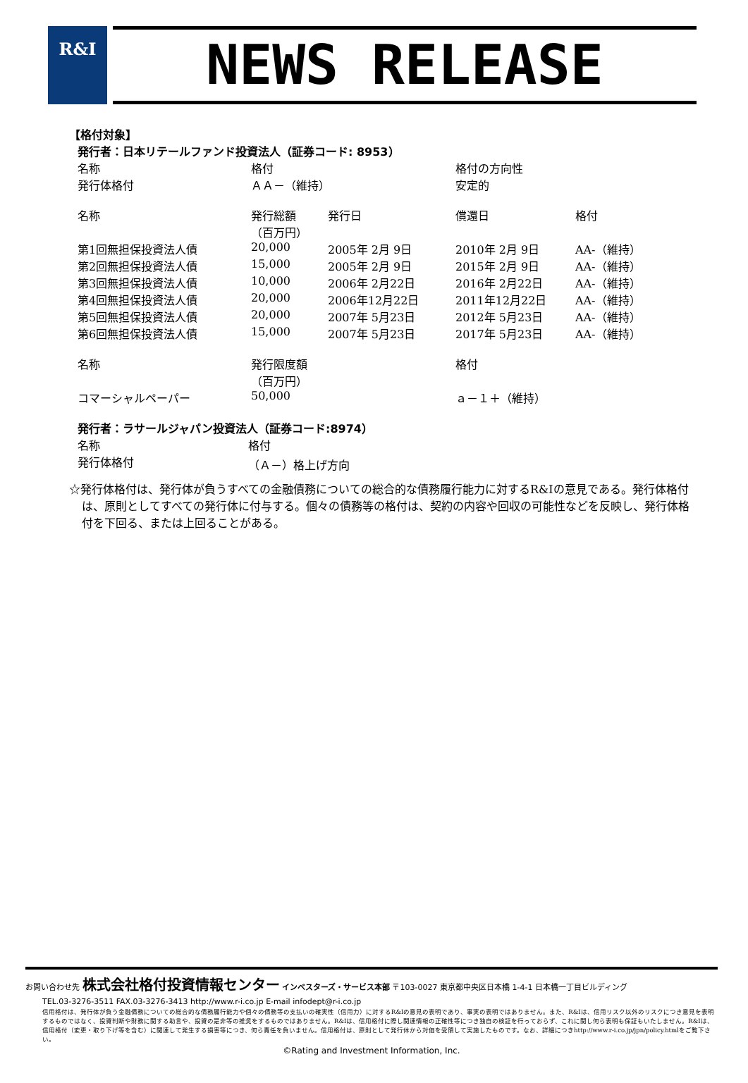R&I
NEWS RELEASE
【格付対象】
発行者：日本リテールファンド投資法人（証券コード: 8953）
| 名称 | 格付 | 格付の方向性 |
| 発行体格付 | ＡＡ－（維持） | 安定的 |
| 名称 | 発行総額 （百万円） | 発行日 | 償還日 | 格付 |
| 第1回無担保投資法人債 | 20,000 | 2005年 2月 9日 | 2010年 2月 9日 | AA-（維持） |
| 第2回無担保投資法人債 | 15,000 | 2005年 2月 9日 | 2015年 2月 9日 | AA-（維持） |
| 第3回無担保投資法人債 | 10,000 | 2006年 2月22日 | 2016年 2月22日 | AA-（維持） |
| 第4回無担保投資法人債 | 20,000 | 2006年12月22日 | 2011年12月22日 | AA-（維持） |
| 第5回無担保投資法人債 | 20,000 | 2007年 5月23日 | 2012年 5月23日 | AA-（維持） |
| 第6回無担保投資法人債 | 15,000 | 2007年 5月23日 | 2017年 5月23日 | AA-（維持） |
| 名称 | 発行限度額 （百万円） | 格付 |
| コマーシャルペーパー | 50,000 | ａ－１＋（維持） |
発行者：ラサールジャパン投資法人（証券コード:8974）
| 名称 | 格付 |
| 発行体格付 | （Ａ－）格上げ方向 |
☆発行体格付は、発行体が負うすべての金融債務についての総合的な債務履行能力に対するR&Iの意見である。発行体格付は、原則としてすべての発行体に付与する。個々の債務等の格付は、契約の内容や回収の可能性などを反映し、発行体格付を下回る、または上回ることがある。
お問い合わせ先 株式会社格付投資情報センター インベスターズ・サービス本部 〒103-0027 東京都中央区日本橋 1-4-1 日本橋一丁目ビルディング
TEL.03-3276-3511 FAX.03-3276-3413 http://www.r-i.co.jp E-mail infodept@r-i.co.jp
信用格付は、発行体が負う金融債務についての総合的な債務履行能力や個々の債務等の支払いの確実性（信用力）に対するR&Iの意見の表明であり、事実の表明ではありません。また、R&Iは、信用リスク以外のリスクにつき意見を表明するものではなく、投資判断や財務に関する助言や、投資の是非等の推奨をするものではありません。R&Iは、信用格付に際し関連情報の正確性等につき独自の検証を行っておらず、これに関し何ら表明も保証もいたしません。R&Iは、信用格付（変更・取り下げ等を含む）に関連して発生する損害等につき、何ら責任を負いません。信用格付は、原則として発行体から対価を受領して実施したものです。なお、詳細につきhttp://www.r-i.co.jp/jpn/policy.htmlをご覧下さい。
©Rating and Investment Information, Inc.